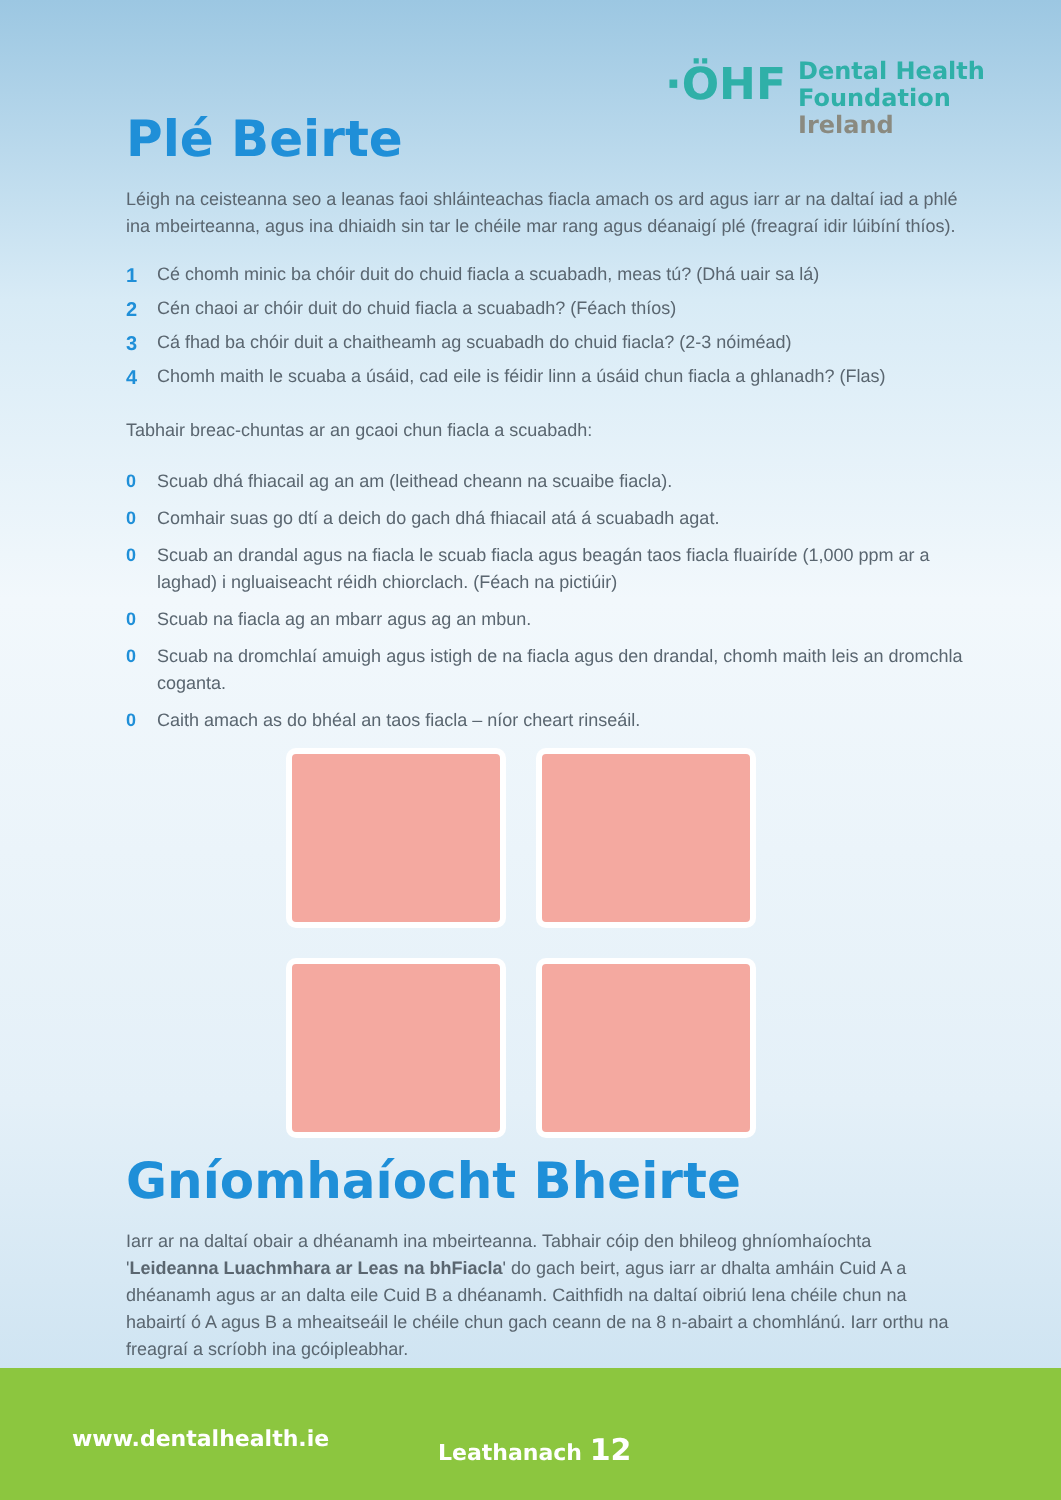·ÖHF
Dental Health
Foundation
Ireland
Plé Beirte
Léigh na ceisteanna seo a leanas faoi shláinteachas fiacla amach os ard agus iarr ar na daltaí iad a phlé ina mbeirteanna, agus ina dhiaidh sin tar le chéile mar rang agus déanaigí plé (freagraí idir lúibíní thíos).
1 Cé chomh minic ba chóir duit do chuid fiacla a scuabadh, meas tú? (Dhá uair sa lá)
2 Cén chaoi ar chóir duit do chuid fiacla a scuabadh? (Féach thíos)
3 Cá fhad ba chóir duit a chaitheamh ag scuabadh do chuid fiacla? (2-3 nóiméad)
4 Chomh maith le scuaba a úsáid, cad eile is féidir linn a úsáid chun fiacla a ghlanadh? (Flas)
Tabhair breac-chuntas ar an gcaoi chun fiacla a scuabadh:
0 Scuab dhá fhiacail ag an am (leithead cheann na scuaibe fiacla).
0 Comhair suas go dtí a deich do gach dhá fhiacail atá á scuabadh agat.
0 Scuab an drandal agus na fiacla le scuab fiacla agus beagán taos fiacla fluairíde (1,000 ppm ar a laghad) i ngluaiseacht réidh chiorclach. (Féach na pictiúir)
0 Scuab na fiacla ag an mbarr agus ag an mbun.
0 Scuab na dromchlaí amuigh agus istigh de na fiacla agus den drandal, chomh maith leis an dromchla coganta.
0 Caith amach as do bhéal an taos fiacla – níor cheart rinseáil.
Gníomhaíocht Bheirte
Iarr ar na daltaí obair a dhéanamh ina mbeirteanna. Tabhair cóip den bhileog ghníomhaíochta 'Leideanna Luachmhara ar Leas na bhFiacla' do gach beirt, agus iarr ar dhalta amháin Cuid A a dhéanamh agus ar an dalta eile Cuid B a dhéanamh. Caithfidh na daltaí oibriú lena chéile chun na habairtí ó A agus B a mheaitseáil le chéile chun gach ceann de na 8 n-abairt a chomhlánú. Iarr orthu na freagraí a scríobh ina gcóipleabhar.
www.dentalhealth.ie Leathanach 12